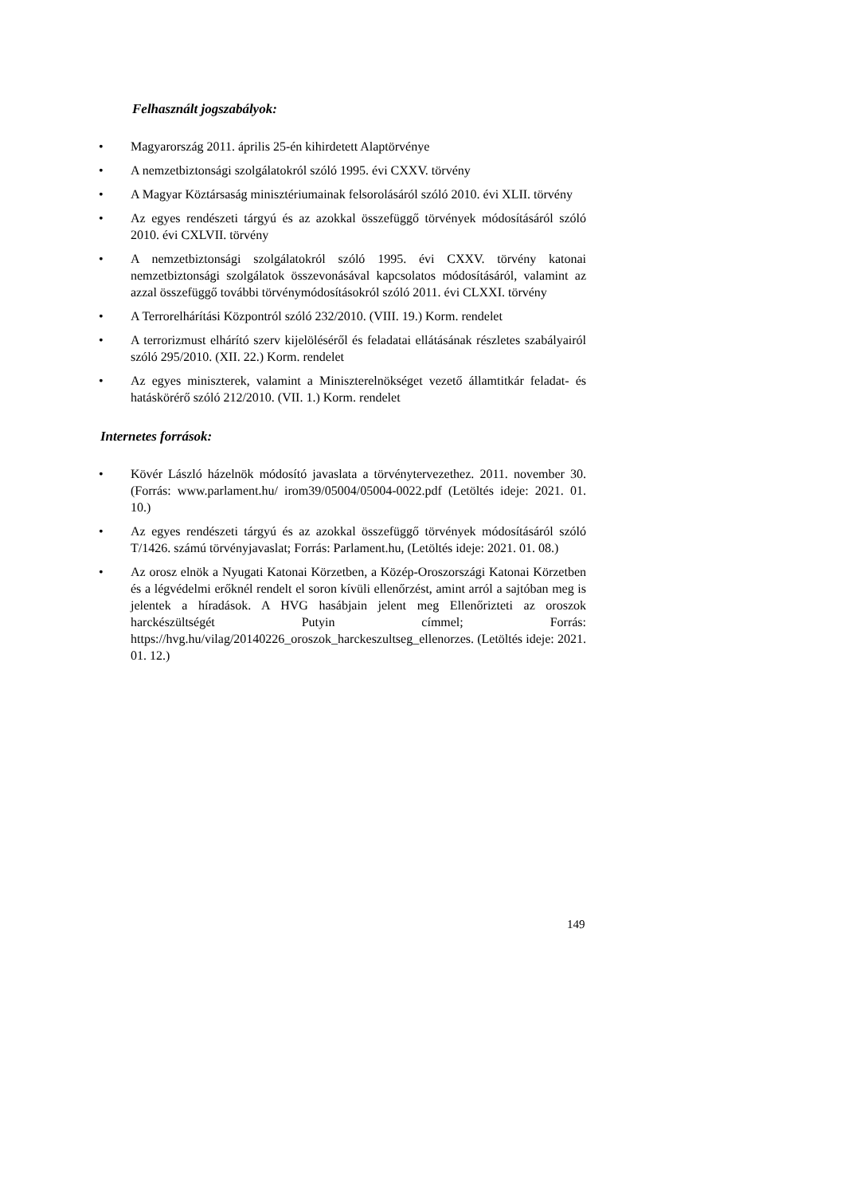Felhasznált jogszabályok:
• Magyarország 2011. április 25-én kihirdetett Alaptörvénye
• A nemzetbiztonsági szolgálatokról szóló 1995. évi CXXV. törvény
• A Magyar Köztársaság minisztériumainak felsorolásáról szóló 2010. évi XLII. törvény
• Az egyes rendészeti tárgyú és az azokkal összefüggő törvények módosításáról szóló 2010. évi CXLVII. törvény
• A nemzetbiztonsági szolgálatokról szóló 1995. évi CXXV. törvény katonai nemzetbiztonsági szolgálatok összevonásával kapcsolatos módosításáról, valamint az azzal összefüggő további törvénymódosításokról szóló 2011. évi CLXXI. törvény
• A Terrorelhárítási Központról szóló 232/2010. (VIII. 19.) Korm. rendelet
• A terrorizmust elhárító szerv kijelöléséről és feladatai ellátásának részletes szabályairól szóló 295/2010. (XII. 22.) Korm. rendelet
• Az egyes miniszterek, valamint a Miniszterelnökséget vezető államtitkár feladat- és hatáskörérő szóló 212/2010. (VII. 1.) Korm. rendelet
Internetes források:
• Kövér László házelnök módosító javaslata a törvénytervezethez. 2011. november 30. (Forrás: www.parlament.hu/ irom39/05004/05004-0022.pdf (Letöltés ideje: 2021. 01. 10.)
• Az egyes rendészeti tárgyú és az azokkal összefüggő törvények módosításáról szóló T/1426. számú törvényjavaslat; Forrás: Parlament.hu, (Letöltés ideje: 2021. 01. 08.)
• Az orosz elnök a Nyugati Katonai Körzetben, a Közép-Oroszországi Katonai Körzetben és a légvédelmi erőknél rendelt el soron kívüli ellenőrzést, amint arról a sajtóban meg is jelentek a híradások. A HVG hasábjain jelent meg Ellenőrizteti az oroszok harckészültségét Putyin címmel; Forrás: https://hvg.hu/vilag/20140226_oroszok_harckeszultseg_ellenorzes. (Letöltés ideje: 2021. 01. 12.)
149